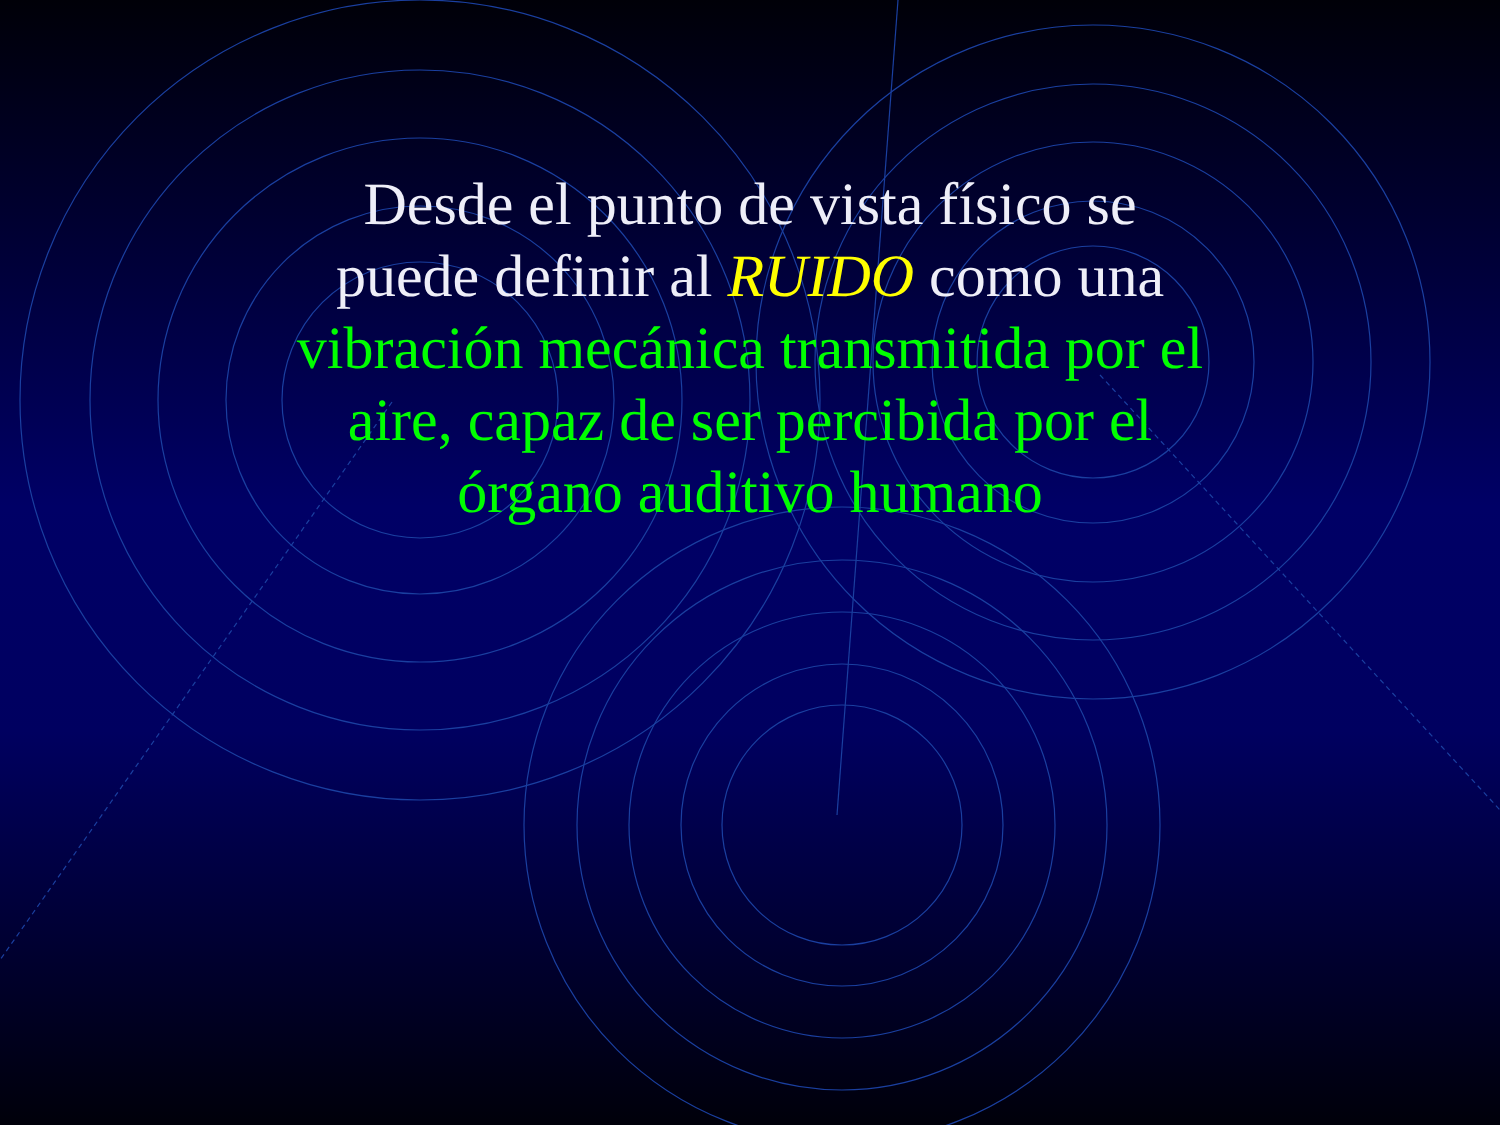Desde el punto de vista físico se
puede definir al RUIDO como una
vibración mecánica transmitida por el
aire, capaz de ser percibida por el
órgano auditivo humano